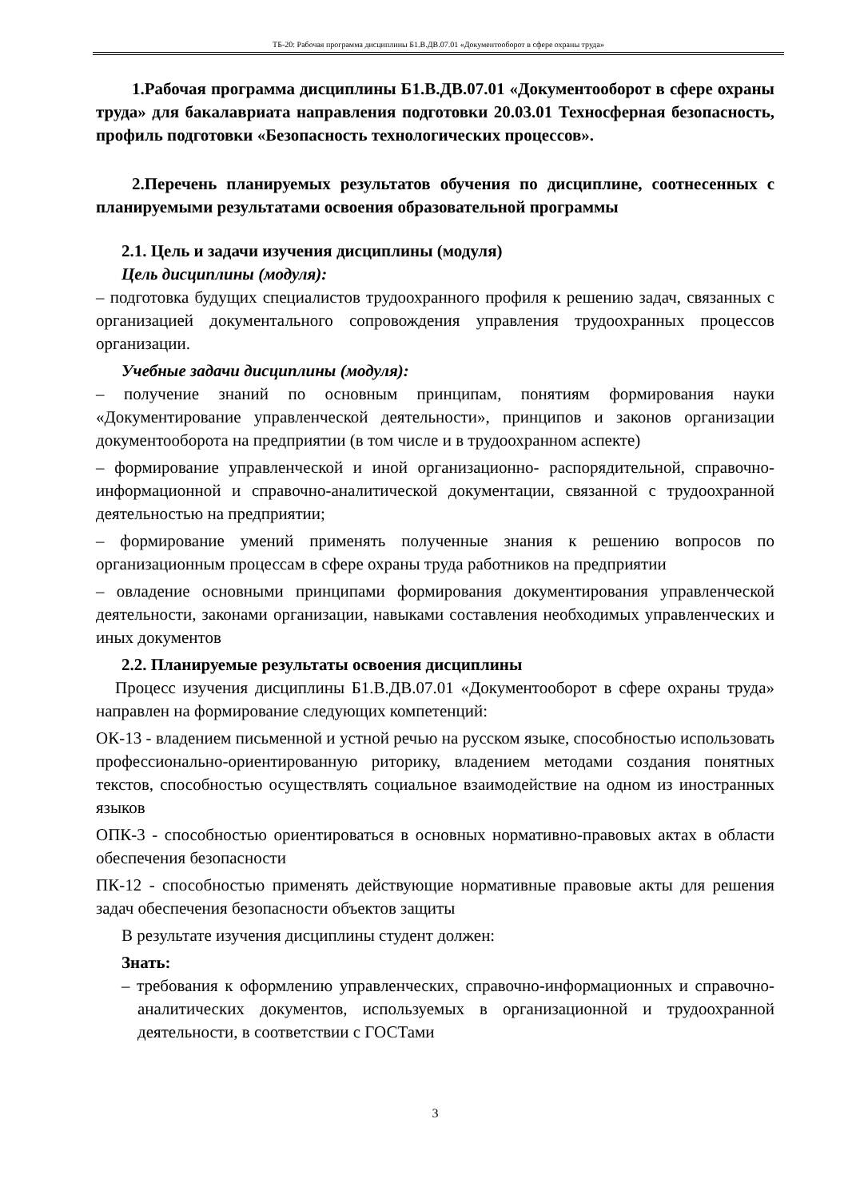ТБ-20: Рабочая программа дисциплины Б1.В.ДВ.07.01 «Документооборот в сфере охраны труда»
1.Рабочая программа дисциплины Б1.В.ДВ.07.01 «Документооборот в сфере охраны труда» для бакалавриата направления подготовки 20.03.01 Техносферная безопасность, профиль подготовки «Безопасность технологических процессов».
2.Перечень планируемых результатов обучения по дисциплине, соотнесенных с планируемыми результатами освоения образовательной программы
2.1. Цель и задачи изучения дисциплины (модуля)
Цель дисциплины (модуля):
– подготовка будущих специалистов трудоохранного профиля к решению задач, связанных с организацией документального сопровождения управления трудоохранных процессов организации.
Учебные задачи дисциплины (модуля):
– получение знаний по основным принципам, понятиям формирования науки «Документирование управленческой деятельности», принципов и законов организации документооборота на предприятии (в том числе и в трудоохранном аспекте)
– формирование управленческой и иной организационно- распорядительной, справочно-информационной и справочно-аналитической документации, связанной с трудоохранной деятельностью на предприятии;
– формирование умений применять полученные знания к решению вопросов по организационным процессам в сфере охраны труда работников на предприятии
– овладение основными принципами формирования документирования управленческой деятельности, законами организации, навыками составления необходимых управленческих и иных документов
2.2. Планируемые результаты освоения дисциплины
Процесс изучения дисциплины Б1.В.ДВ.07.01 «Документооборот в сфере охраны труда» направлен на формирование следующих компетенций:
ОК-13 - владением письменной и устной речью на русском языке, способностью использовать профессионально-ориентированную риторику, владением методами создания понятных текстов, способностью осуществлять социальное взаимодействие на одном из иностранных языков
ОПК-3 - способностью ориентироваться в основных нормативно-правовых актах в области обеспечения безопасности
ПК-12 - способностью применять действующие нормативные правовые акты для решения задач обеспечения безопасности объектов защиты
В результате изучения дисциплины студент должен:
Знать:
– требования к оформлению управленческих, справочно-информационных и справочно-аналитических документов, используемых в организационной и трудоохранной деятельности, в соответствии с ГОСТами
3